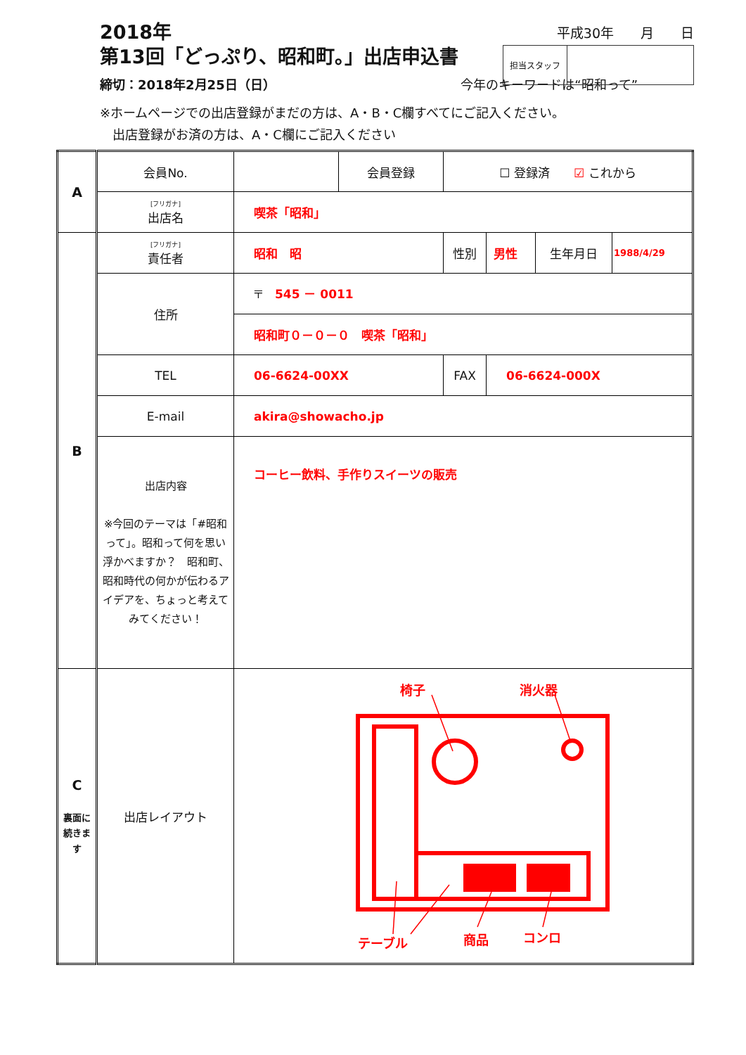平成30年　　月　　日
2018年
第13回「どっぷり、昭和町。」出店申込書
担当スタッフ
締切：2018年2月25日（日） 今年のキーワードは“昭和って”
※ホームページでの出店登録がまだの方は、A・B・C欄すべてにご記入ください。
　出店登録がお済の方は、A・C欄にご記入ください
| A | 会員No. | | 会員登録 | ☐ 登録済 ☑ これから | | | |
| | [フリガナ] 出店名 | 喫茶「昭和」 | | | | | |
| B | [フリガナ] 責任者 | 昭和 昭 | | 性別 | 男性 | 生年月日 | 1988/4/29 |
| | 住所 | 〒 545 － 0011 | | | | | |
| | | 昭和町０－０－０ 喫茶「昭和」 | | | | | |
| | TEL | 06-6624-00XX | | FAX | 06-6624-000X | | |
| | E-mail | akira@showacho.jp | | | | | |
| | 出店内容 ※今回のテーマは「#昭和って」。昭和って何を思い浮かべますか？ 昭和町、昭和時代の何かが伝わるアイデアを、ちょっと考えてみてください！ | コーヒー飲料、手作りスイーツの販売 | | | | | |
| C 裏面に続きます | 出店レイアウト | 椅子 消火器 テーブル 商品 コンロ | | | | | |